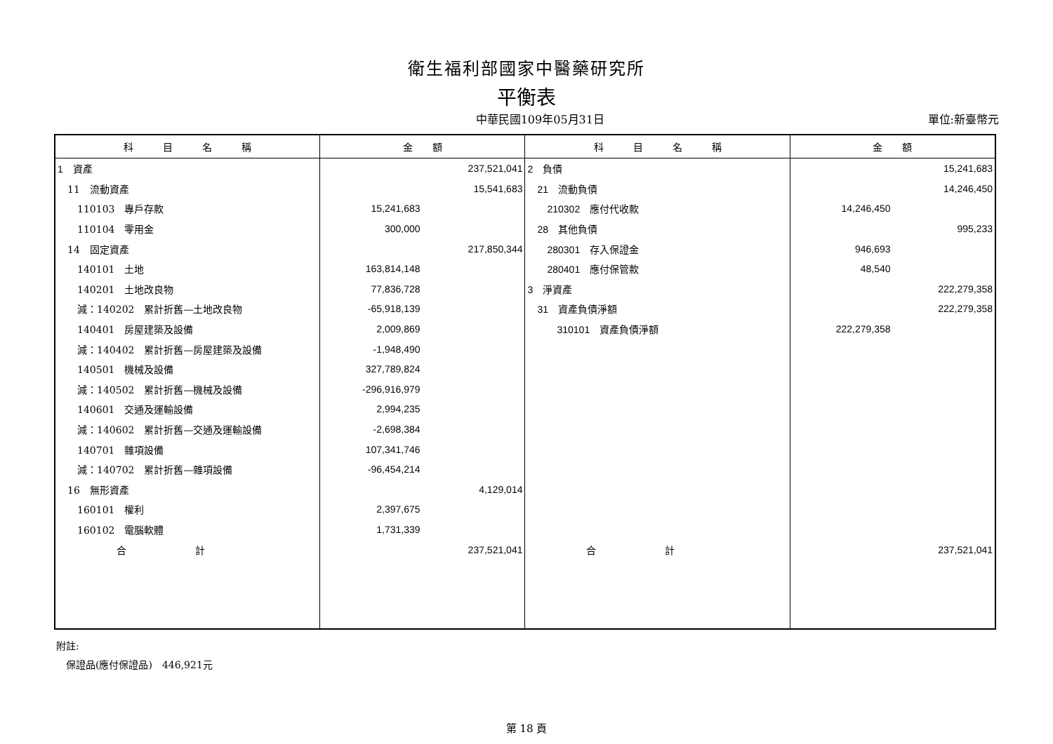衛生福利部國家中醫藥研究所
平衡表
中華民國109年05月31日 單位:新臺幣元
| 科 目 名 稱 | 金 額 | | 科 目 名 稱 | 金 額 | |
| --- | --- | --- | --- | --- | --- |
| 1 資產 | | 237,521,041 | 2 負債 | | 15,241,683 |
| 11 流動資產 | | 15,541,683 | 21 流動負債 | | 14,246,450 |
| 110103 專戶存款 | 15,241,683 | | 210302 應付代收款 | 14,246,450 | |
| 110104 零用金 | 300,000 | | 28 其他負債 | | 995,233 |
| 14 固定資產 | | 217,850,344 | 280301 存入保證金 | 946,693 | |
| 140101 土地 | 163,814,148 | | 280401 應付保管款 | 48,540 | |
| 140201 土地改良物 | 77,836,728 | | 3 淨資產 | | 222,279,358 |
| 減：140202 累計折舊—土地改良物 | -65,918,139 | | 31 資產負債淨額 | | 222,279,358 |
| 140401 房屋建築及設備 | 2,009,869 | | 310101 資產負債淨額 | 222,279,358 | |
| 減：140402 累計折舊—房屋建築及設備 | -1,948,490 | | | | |
| 140501 機械及設備 | 327,789,824 | | | | |
| 減：140502 累計折舊—機械及設備 | -296,916,979 | | | | |
| 140601 交通及運輸設備 | 2,994,235 | | | | |
| 減：140602 累計折舊—交通及運輸設備 | -2,698,384 | | | | |
| 140701 雜項設備 | 107,341,746 | | | | |
| 減：140702 累計折舊—雜項設備 | -96,454,214 | | | | |
| 16 無形資產 | | 4,129,014 | | | |
| 160101 權利 | 2,397,675 | | | | |
| 160102 電腦軟體 | 1,731,339 | | | | |
| 合 計 | | 237,521,041 | 合 計 | | 237,521,041 |
附註:
　保證品(應付保證品)　446,921元
第 18 頁